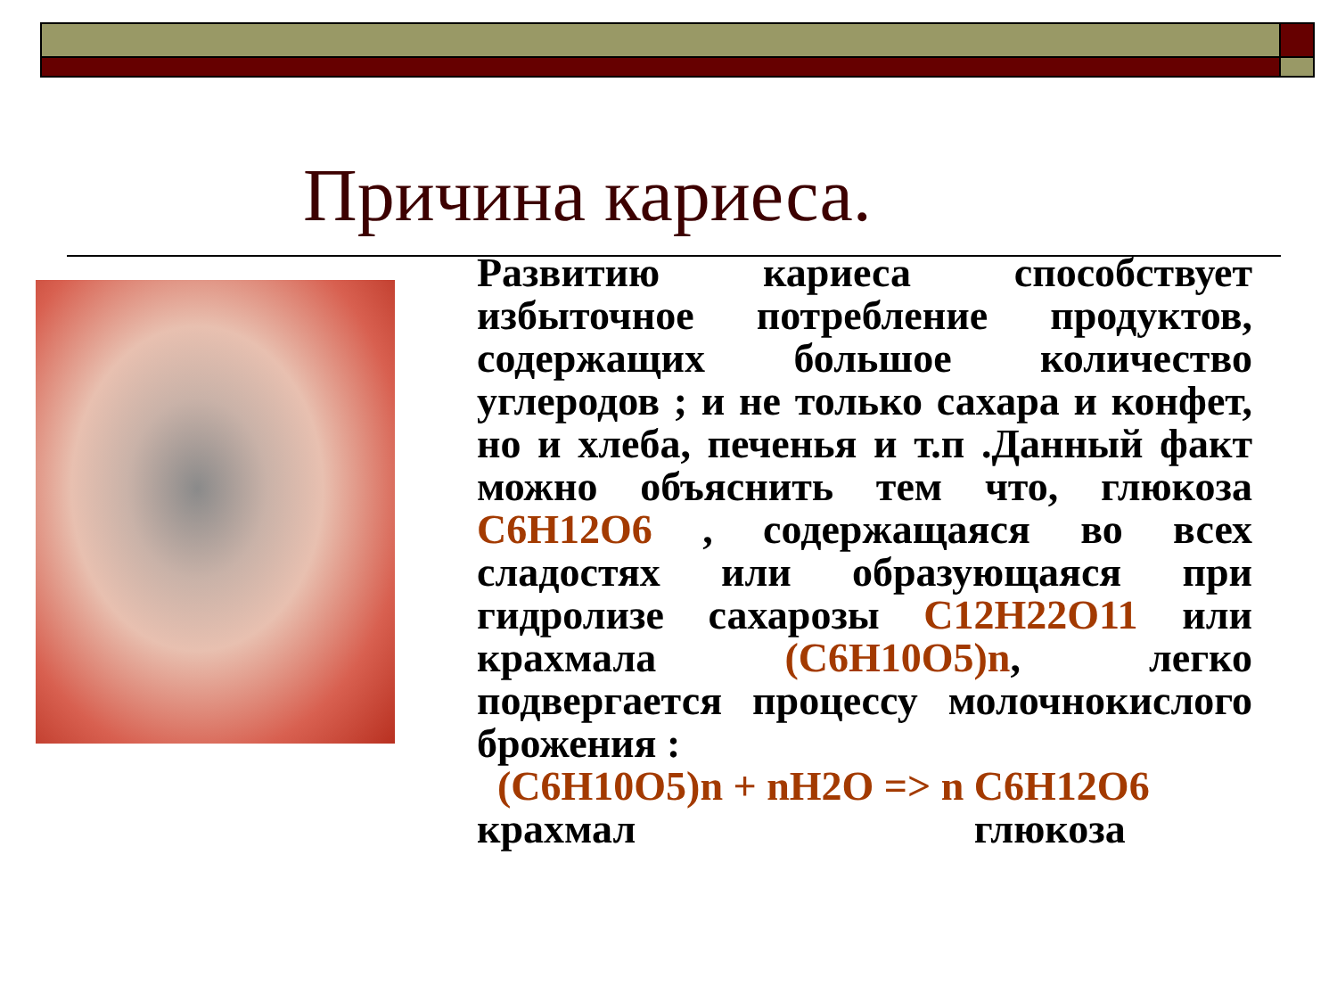Причина кариеса.
Развитию кариеса способствует избыточное потребление продуктов, содержащих большое количество углеродов ; и не только сахара и конфет, но и хлеба, печенья и т.п .Данный факт можно объяснить тем что, глюкоза C6H12O6 , содержащаяся во всех сладостях или образующаяся при гидролизе сахарозы C12H22O11 или крахмала (C6H10O5)n, легко подвергается процессу молочнокислого брожения :
(C6H10O5)n + nH2O => n C6H12O6
крахмал глюкоза